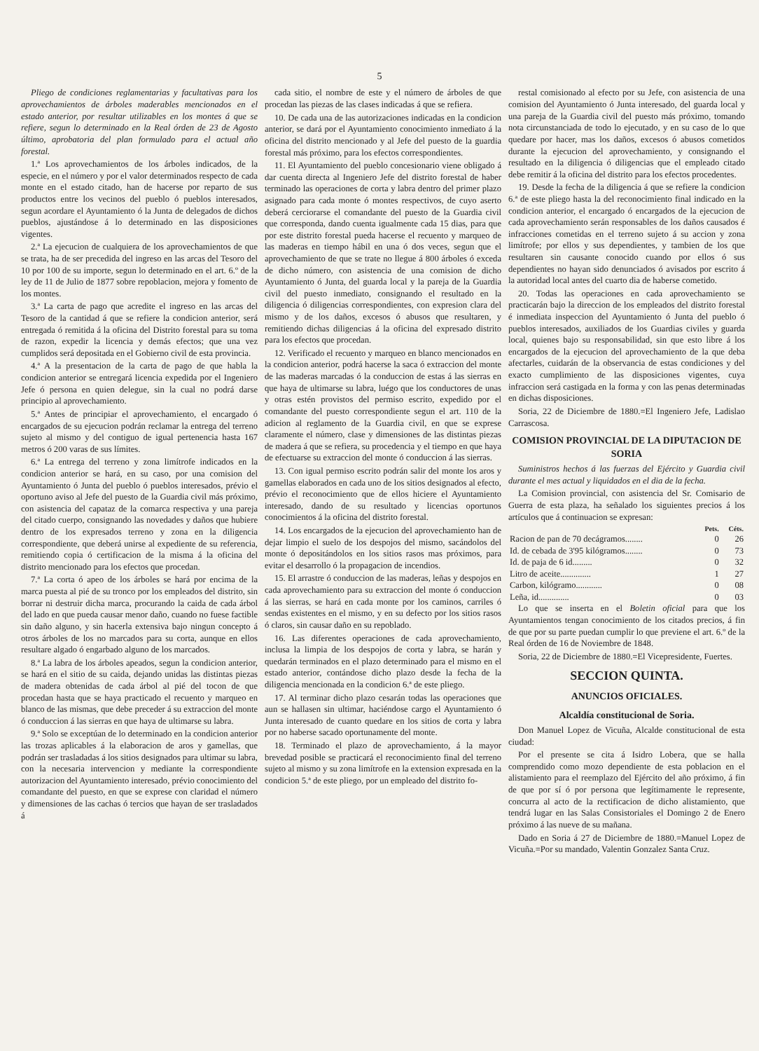5
Pliego de condiciones reglamentarias y facultativas para los aprovechamientos de árboles maderables mencionados en el estado anterior, por resultar utilizables en los montes á que se refiere, segun lo determinado en la Real órden de 23 de Agosto último, aprobatoria del plan formulado para el actual año forestal.
1.ª Los aprovechamientos de los árboles indicados, de la especie, en el número y por el valor determinados respecto de cada monte en el estado citado, han de hacerse por reparto de sus productos entre los vecinos del pueblo ó pueblos interesados, segun acordare el Ayuntamiento ó la Junta de delegados de dichos pueblos, ajustándose á lo determinado en las disposiciones vigentes.
2.ª La ejecucion de cualquiera de los aprovechamientos de que se trata, ha de ser precedida del ingreso en las arcas del Tesoro del 10 por 100 de su importe, segun lo determinado en el art. 6.º de la ley de 11 de Julio de 1877 sobre repoblacion, mejora y fomento de los montes.
3.ª La carta de pago que acredite el ingreso en las arcas del Tesoro de la cantidad á que se refiere la condicion anterior, será entregada ó remitida á la oficina del Distrito forestal para su toma de razon, expedir la licencia y demás efectos; que una vez cumplidos será depositada en el Gobierno civil de esta provincia.
4.ª A la presentacion de la carta de pago de que habla la condicion anterior se entregará licencia expedida por el Ingeniero Jefe ó persona en quien delegue, sin la cual no podrá darse principio al aprovechamiento.
5.ª Antes de principiar el aprovechamiento, el encargado ó encargados de su ejecucion podrán reclamar la entrega del terreno sujeto al mismo y del contiguo de igual pertenencia hasta 167 metros ó 200 varas de sus límites.
6.ª La entrega del terreno y zona limítrofe indicados en la condicion anterior se hará, en su caso, por una comision del Ayuntamiento ó Junta del pueblo ó pueblos interesados, prévio el oportuno aviso al Jefe del puesto de la Guardia civil más próximo, con asistencia del capataz de la comarca respectiva y una pareja del citado cuerpo, consignando las novedades y daños que hubiere dentro de los expresados terreno y zona en la diligencia correspondiente, que deberá unirse al expediente de su referencia, remitiendo copia ó certificacion de la misma á la oficina del distrito mencionado para los efectos que procedan.
7.ª La corta ó apeo de los árboles se hará por encima de la marca puesta al pié de su tronco por los empleados del distrito, sin borrar ni destruir dicha marca, procurando la caida de cada árbol del lado en que pueda causar menor daño, cuando no fuese factible sin daño alguno, y sin hacerla extensiva bajo ningun concepto á otros árboles de los no marcados para su corta, aunque en ellos resultare algado ó engarbado alguno de los marcados.
8.ª La labra de los árboles apeados, segun la condicion anterior, se hará en el sitio de su caida, dejando unidas las distintas piezas de madera obtenidas de cada árbol al pié del tocon de que procedan hasta que se haya practicado el recuento y marqueo en blanco de las mismas, que debe preceder á su extraccion del monte ó conduccion á las sierras en que haya de ultimarse su labra.
9.ª Solo se exceptúan de lo determinado en la condicion anterior las trozas aplicables á la elaboracion de aros y gamellas, que podrán ser trasladadas á los sitios designados para ultimar su labra, con la necesaria intervencion y mediante la correspondiente autorizacion del Ayuntamiento interesado, prévio conocimiento del comandante del puesto, en que se exprese con claridad el número y dimensiones de las cachas ó tercios que hayan de ser trasladados á
cada sitio, el nombre de este y el número de árboles de que procedan las piezas de las clases indicadas á que se refiera.
10. De cada una de las autorizaciones indicadas en la condicion anterior, se dará por el Ayuntamiento conocimiento inmediato á la oficina del distrito mencionado y al Jefe del puesto de la guardia forestal más próximo, para los efectos correspondientes.
11. El Ayuntamiento del pueblo concesionario viene obligado á dar cuenta directa al Ingeniero Jefe del distrito forestal de haber terminado las operaciones de corta y labra dentro del primer plazo asignado para cada monte ó montes respectivos, de cuyo aserto deberá cerciorarse el comandante del puesto de la Guardia civil que corresponda, dando cuenta igualmente cada 15 dias, para que por este distrito forestal pueda hacerse el recuento y marqueo de las maderas en tiempo hábil en una ó dos veces, segun que el aprovechamiento de que se trate no llegue á 800 árboles ó exceda de dicho número, con asistencia de una comision de dicho Ayuntamiento ó Junta, del guarda local y la pareja de la Guardia civil del puesto inmediato, consignando el resultado en la diligencia ó diligencias correspondientes, con expresion clara del mismo y de los daños, excesos ó abusos que resultaren, y remitiendo dichas diligencias á la oficina del expresado distrito para los efectos que procedan.
12. Verificado el recuento y marqueo en blanco mencionados en la condicion anterior, podrá hacerse la saca ó extraccion del monte de las maderas marcadas ó la conduccion de estas á las sierras en que haya de ultimarse su labra, luégo que los conductores de unas y otras estén provistos del permiso escrito, expedido por el comandante del puesto correspondiente segun el art. 110 de la adicion al reglamento de la Guardia civil, en que se exprese claramente el número, clase y dimensiones de las distintas piezas de madera á que se refiera, su procedencia y el tiempo en que haya de efectuarse su extraccion del monte ó conduccion á las sierras.
13. Con igual permiso escrito podrán salir del monte los aros y gamellas elaborados en cada uno de los sitios designados al efecto, prévio el reconocimiento que de ellos hiciere el Ayuntamiento interesado, dando de su resultado y licencias oportunos conocimientos á la oficina del distrito forestal.
14. Los encargados de la ejecucion del aprovechamiento han de dejar limpio el suelo de los despojos del mismo, sacándolos del monte ó depositándolos en los sitios rasos mas próximos, para evitar el desarrollo ó la propagacion de incendios.
15. El arrastre ó conduccion de las maderas, leñas y despojos en cada aprovechamiento para su extraccion del monte ó conduccion á las sierras, se hará en cada monte por los caminos, carriles ó sendas existentes en el mismo, y en su defecto por los sitios rasos ó claros, sin causar daño en su repoblado.
16. Las diferentes operaciones de cada aprovechamiento, inclusa la limpia de los despojos de corta y labra, se harán y quedarán terminados en el plazo determinado para el mismo en el estado anterior, contándose dicho plazo desde la fecha de la diligencia mencionada en la condicion 6.ª de este pliego.
17. Al terminar dicho plazo cesarán todas las operaciones que aun se hallasen sin ultimar, haciéndose cargo el Ayuntamiento ó Junta interesado de cuanto quedare en los sitios de corta y labra por no haberse sacado oportunamente del monte.
18. Terminado el plazo de aprovechamiento, á la mayor brevedad posible se practicará el reconocimiento final del terreno sujeto al mismo y su zona limítrofe en la extension expresada en la condicion 5.ª de este pliego, por un empleado del distrito fo-
restal comisionado al efecto por su Jefe, con asistencia de una comision del Ayuntamiento ó Junta interesado, del guarda local y una pareja de la Guardia civil del puesto más próximo, tomando nota circunstanciada de todo lo ejecutado, y en su caso de lo que quedare por hacer, mas los daños, excesos ó abusos cometidos durante la ejecucion del aprovechamiento, y consignando el resultado en la diligencia ó diligencias que el empleado citado debe remitir á la oficina del distrito para los efectos procedentes.
19. Desde la fecha de la diligencia á que se refiere la condicion 6.ª de este pliego hasta la del reconocimiento final indicado en la condicion anterior, el encargado ó encargados de la ejecucion de cada aprovechamiento serán responsables de los daños causados é infracciones cometidas en el terreno sujeto á su accion y zona limítrofe; por ellos y sus dependientes, y tambien de los que resultaren sin causante conocido cuando por ellos ó sus dependientes no hayan sido denunciados ó avisados por escrito á la autoridad local antes del cuarto dia de haberse cometido.
20. Todas las operaciones en cada aprovechamiento se practicarán bajo la direccion de los empleados del distrito forestal é inmediata inspeccion del Ayuntamiento ó Junta del pueblo ó pueblos interesados, auxiliados de los Guardias civiles y guarda local, quienes bajo su responsabilidad, sin que esto libre á los encargados de la ejecucion del aprovechamiento de la que deba afectarles, cuidarán de la observancia de estas condiciones y del exacto cumplimiento de las disposiciones vigentes, cuya infraccion será castigada en la forma y con las penas determinadas en dichas disposiciones.
Soria, 22 de Diciembre de 1880.=El Ingeniero Jefe, Ladislao Carrascosa.
COMISION PROVINCIAL DE LA DIPUTACION DE SORIA
Suministros hechos á las fuerzas del Ejército y Guardia civil durante el mes actual y liquidados en el dia de la fecha.
La Comision provincial, con asistencia del Sr. Comisario de Guerra de esta plaza, ha señalado los siguientes precios á los artículos que á continuacion se expresan:
| | Pets. | Céts. |
| --- | --- | --- |
| Racion de pan de 70 decágramos........ | 0 | 26 |
| Id. de cebada de 3'95 kilógramos........ | 0 | 73 |
| Id. de paja de 6 id......... | 0 | 32 |
| Litro de aceite.............. | 1 | 27 |
| Carbon, kilógramo............ | 0 | 08 |
| Leña, id.............. | 0 | 03 |
Lo que se inserta en el Boletin oficial para que los Ayuntamientos tengan conocimiento de los citados precios, á fin de que por su parte puedan cumplir lo que previene el art. 6.º de la Real órden de 16 de Noviembre de 1848.
Soria, 22 de Diciembre de 1880.=El Vicepresidente, Fuertes.
SECCION QUINTA.
ANUNCIOS OFICIALES.
Alcaldía constitucional de Soria.
Don Manuel Lopez de Vicuña, Alcalde constitucional de esta ciudad:
Por el presente se cita á Isidro Lobera, que se halla comprendido como mozo dependiente de esta poblacion en el alistamiento para el reemplazo del Ejército del año próximo, á fin de que por sí ó por persona que legítimamente le represente, concurra al acto de la rectificacion de dicho alistamiento, que tendrá lugar en las Salas Consistoriales el Domingo 2 de Enero próximo á las nueve de su mañana.
Dado en Soria á 27 de Diciembre de 1880.=Manuel Lopez de Vicuña.=Por su mandado, Valentin Gonzalez Santa Cruz.